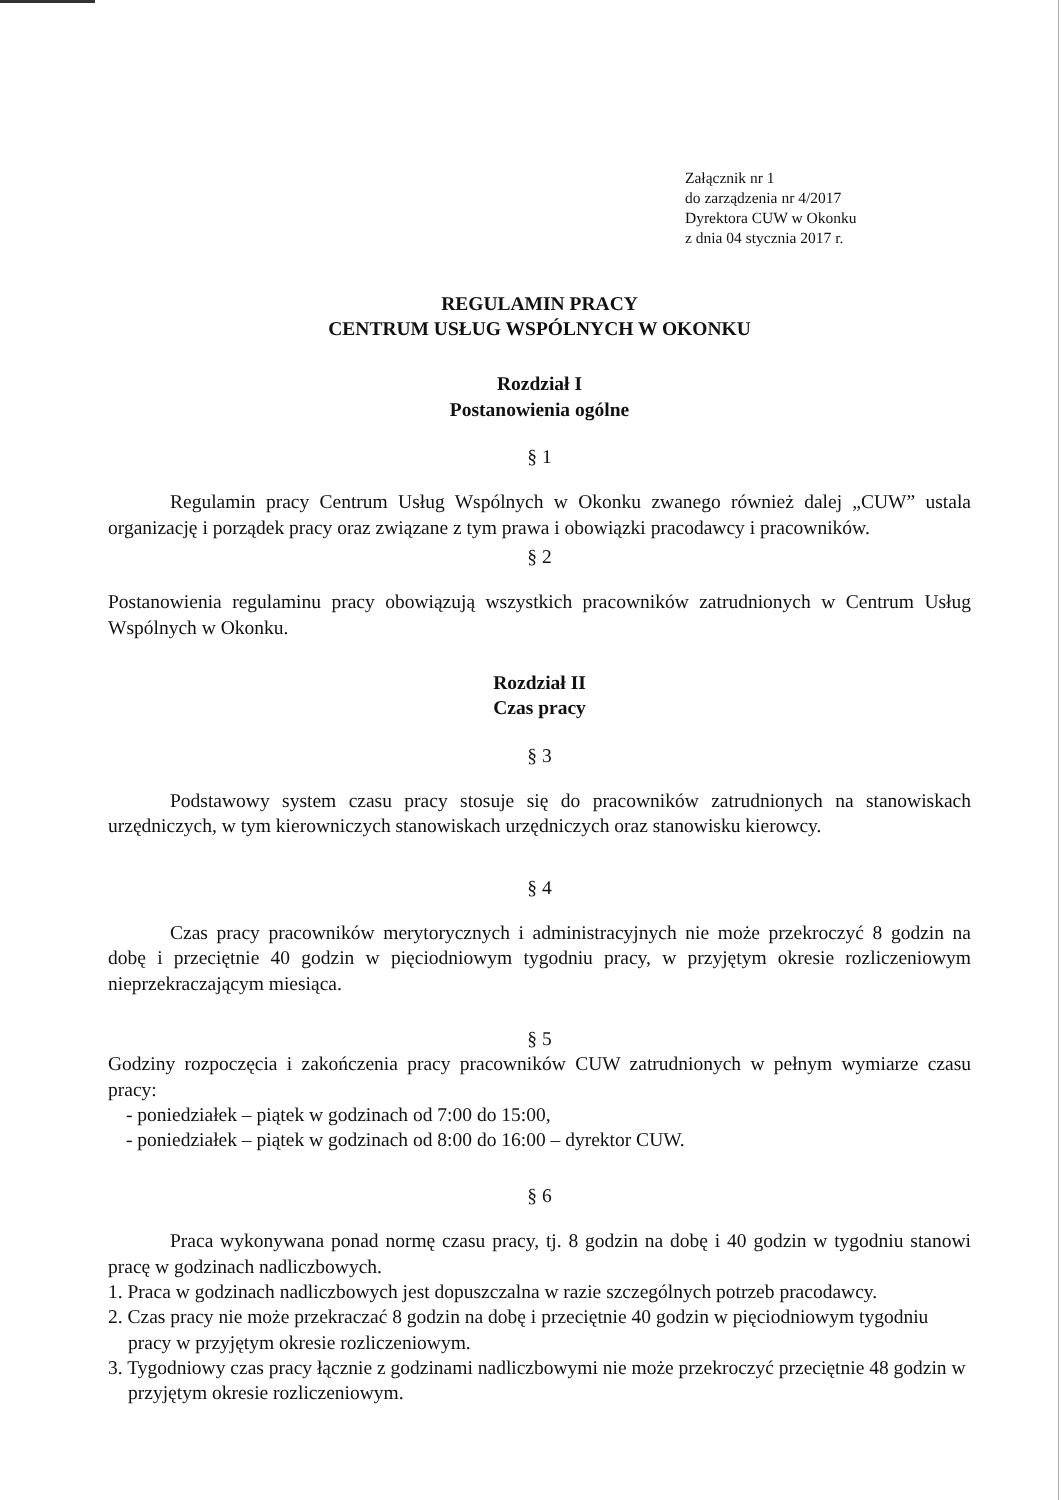Załącznik nr 1
do zarządzenia nr 4/2017
Dyrektora CUW w Okonku
z dnia 04 stycznia 2017 r.
REGULAMIN PRACY
CENTRUM USŁUG WSPÓLNYCH W OKONKU
Rozdział I
Postanowienia ogólne
§ 1
Regulamin pracy Centrum Usług Wspólnych w Okonku zwanego również dalej „CUW” ustala organizację i porządek pracy oraz związane z tym prawa i obowiązki pracodawcy i pracowników.
§ 2
Postanowienia regulaminu pracy obowiązują wszystkich pracowników zatrudnionych w Centrum Usług Wspólnych w Okonku.
Rozdział II
Czas pracy
§ 3
Podstawowy system czasu pracy stosuje się do pracowników zatrudnionych na stanowiskach urzędniczych, w tym kierowniczych stanowiskach urzędniczych oraz stanowisku kierowcy.
§ 4
Czas pracy pracowników merytorycznych i administracyjnych nie może przekroczyć 8 godzin na dobę i przeciętnie 40 godzin w pięciodniowym tygodniu pracy, w przyjętym okresie rozliczeniowym nieprzekraczającym miesiąca.
§ 5
Godziny rozpoczęcia i zakończenia pracy pracowników CUW zatrudnionych w pełnym wymiarze czasu pracy:
- poniedziałek – piątek w godzinach od 7:00 do 15:00,
- poniedziałek – piątek w godzinach od 8:00 do 16:00 – dyrektor CUW.
§ 6
Praca wykonywana ponad normę czasu pracy, tj. 8 godzin na dobę i 40 godzin w tygodniu stanowi pracę w godzinach nadliczbowych.
1. Praca w godzinach nadliczbowych jest dopuszczalna w razie szczególnych potrzeb pracodawcy.
2. Czas pracy nie może przekraczać 8 godzin na dobę i przeciętnie 40 godzin w pięciodniowym tygodniu pracy w przyjętym okresie rozliczeniowym.
3. Tygodniowy czas pracy łącznie z godzinami nadliczbowymi nie może przekroczyć przeciętnie 48 godzin w przyjętym okresie rozliczeniowym.